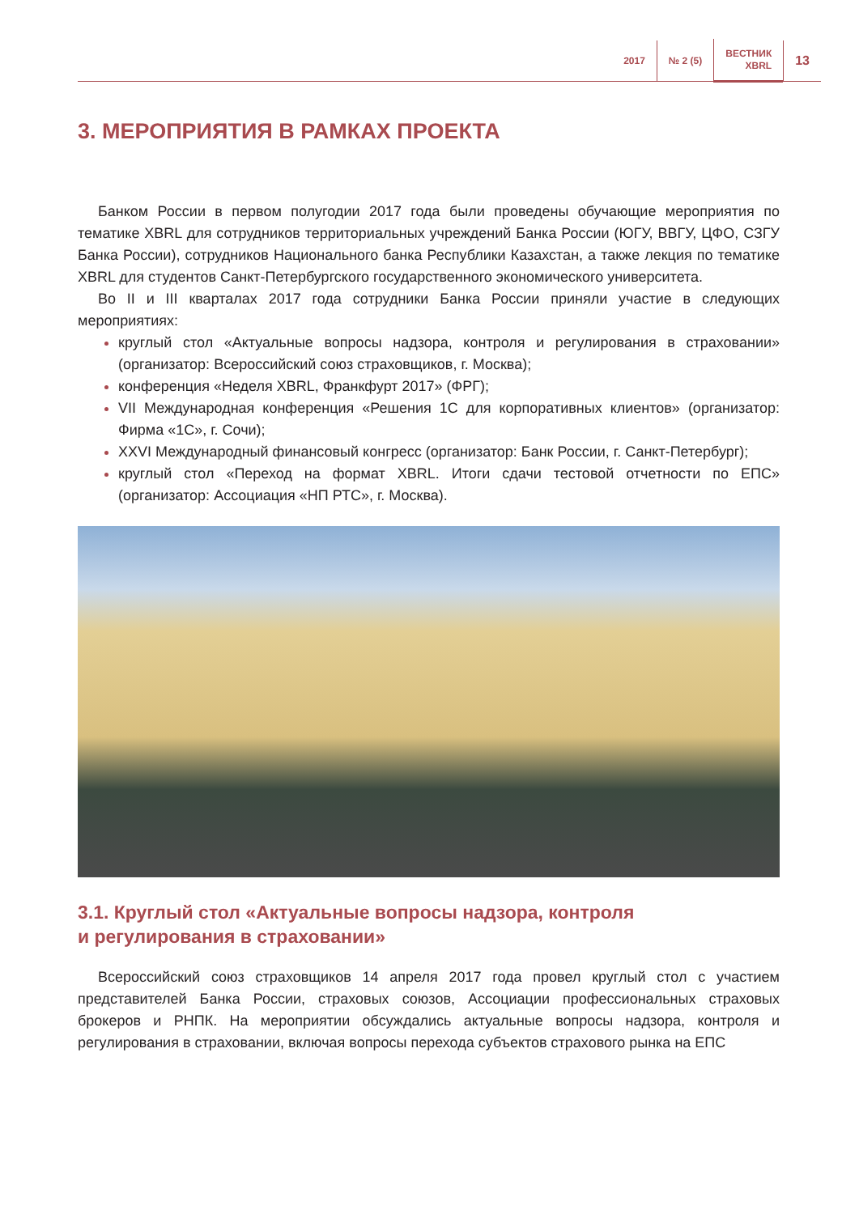2017 № 2 (5)
ВЕСТНИК
XBRL
13
3. МЕРОПРИЯТИЯ В РАМКАХ ПРОЕКТА
Банком России в первом полугодии 2017 года были проведены обучающие мероприятия по тематике XBRL для сотрудников территориальных учреждений Банка России (ЮГУ, ВВГУ, ЦФО, СЗГУ Банка России), сотрудников Национального банка Республики Казахстан, а также лекция по тематике XBRL для студентов Санкт-Петербургского государственного экономического университета.
Во II и III кварталах 2017 года сотрудники Банка России приняли участие в следующих мероприятиях:
круглый стол «Актуальные вопросы надзора, контроля и регулирования в страховании» (организатор: Всероссийский союз страховщиков, г. Москва);
конференция «Неделя XBRL, Франкфурт 2017» (ФРГ);
VII Международная конференция «Решения 1С для корпоративных клиентов» (организатор: Фирма «1С», г. Сочи);
XXVI Международный финансовый конгресс (организатор: Банк России, г. Санкт-Петербург);
круглый стол «Переход на формат XBRL. Итоги сдачи тестовой отчетности по ЕПС» (организатор: Ассоциация «НП РТС», г. Москва).
3.1. Круглый стол «Актуальные вопросы надзора, контроля
и регулирования в страховании»
Всероссийский союз страховщиков 14 апреля 2017 года провел круглый стол с участием представителей Банка России, страховых союзов, Ассоциации профессиональных страховых брокеров и РНПК. На мероприятии обсуждались актуальные вопросы надзора, контроля и регулирования в страховании, включая вопросы перехода субъектов страхового рынка на ЕПС